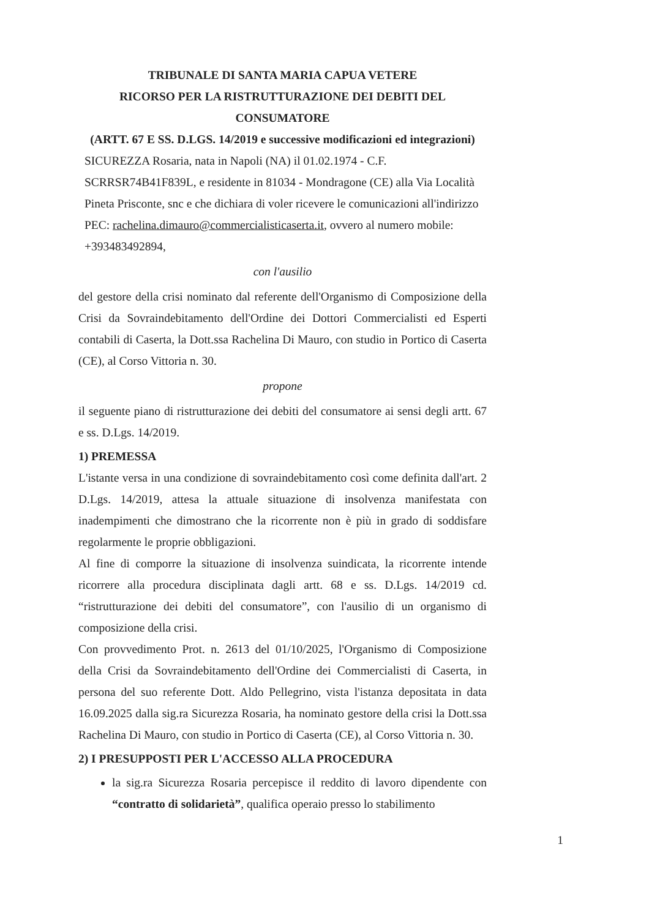TRIBUNALE DI SANTA MARIA CAPUA VETERE
RICORSO PER LA RISTRUTTURAZIONE DEI DEBITI DEL CONSUMATORE
(ARTT. 67 E SS. D.LGS. 14/2019 e successive modificazioni ed integrazioni)
SICUREZZA Rosaria, nata in Napoli (NA) il 01.02.1974 - C.F. SCRRSR74B41F839L, e residente in 81034 - Mondragone (CE) alla Via Località Pineta Prisconte, snc e che dichiara di voler ricevere le comunicazioni all'indirizzo PEC: rachelina.dimauro@commercialisticaserta.it, ovvero al numero mobile: +393483492894,
con l'ausilio
del gestore della crisi nominato dal referente dell'Organismo di Composizione della Crisi da Sovraindebitamento dell'Ordine dei Dottori Commercialisti ed Esperti contabili di Caserta, la Dott.ssa Rachelina Di Mauro, con studio in Portico di Caserta (CE), al Corso Vittoria n. 30.
propone
il seguente piano di ristrutturazione dei debiti del consumatore ai sensi degli artt. 67 e ss. D.Lgs. 14/2019.
1) PREMESSA
L'istante versa in una condizione di sovraindebitamento così come definita dall'art. 2 D.Lgs. 14/2019, attesa la attuale situazione di insolvenza manifestata con inadempimenti che dimostrano che la ricorrente non è più in grado di soddisfare regolarmente le proprie obbligazioni.
Al fine di comporre la situazione di insolvenza suindicata, la ricorrente intende ricorrere alla procedura disciplinata dagli artt. 68 e ss. D.Lgs. 14/2019 cd. “ristrutturazione dei debiti del consumatore”, con l'ausilio di un organismo di composizione della crisi.
Con provvedimento Prot. n. 2613 del 01/10/2025, l'Organismo di Composizione della Crisi da Sovraindebitamento dell'Ordine dei Commercialisti di Caserta, in persona del suo referente Dott. Aldo Pellegrino, vista l'istanza depositata in data 16.09.2025 dalla sig.ra Sicurezza Rosaria, ha nominato gestore della crisi la Dott.ssa Rachelina Di Mauro, con studio in Portico di Caserta (CE), al Corso Vittoria n. 30.
2) I PRESUPPOSTI PER L'ACCESSO ALLA PROCEDURA
la sig.ra Sicurezza Rosaria percepisce il reddito di lavoro dipendente con “contratto di solidarietà”, qualifica operaio presso lo stabilimento
1